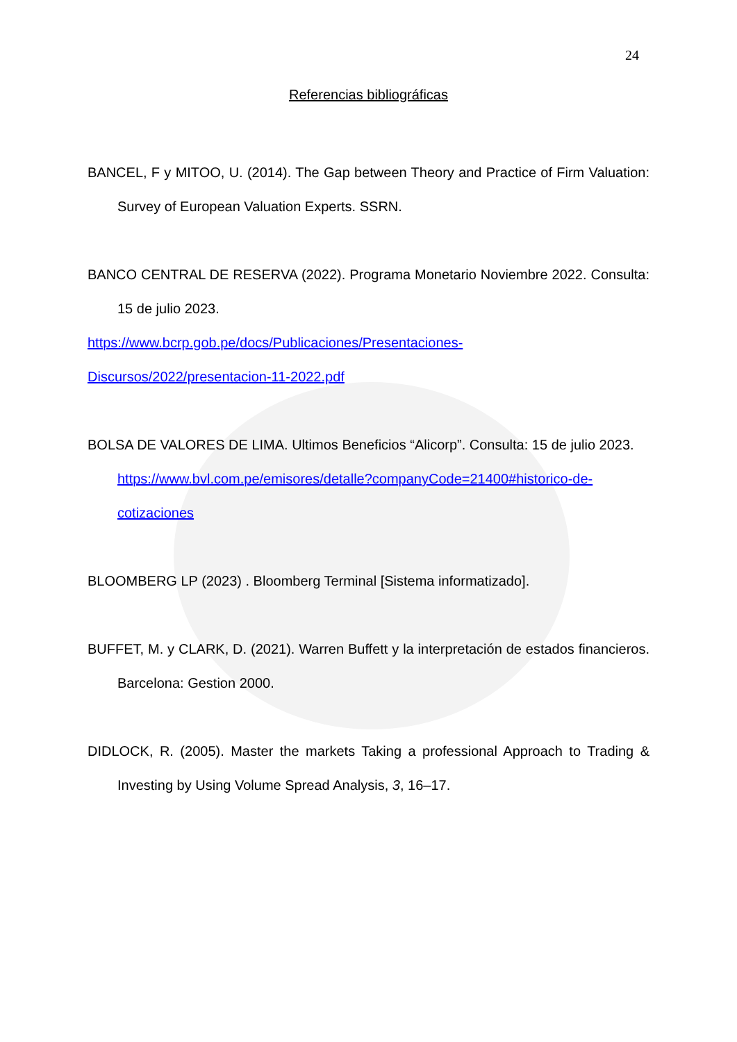24
Referencias bibliográficas
BANCEL, F y MITOO, U. (2014). The Gap between Theory and Practice of Firm Valuation: Survey of European Valuation Experts. SSRN.
BANCO CENTRAL DE RESERVA (2022). Programa Monetario Noviembre 2022. Consulta: 15 de julio 2023.
https://www.bcrp.gob.pe/docs/Publicaciones/Presentaciones-
Discursos/2022/presentacion-11-2022.pdf
BOLSA DE VALORES DE LIMA. Ultimos Beneficios “Alicorp”. Consulta: 15 de julio 2023.
https://www.bvl.com.pe/emisores/detalle?companyCode=21400#historico-de-cotizaciones
BLOOMBERG LP (2023) . Bloomberg Terminal [Sistema informatizado].
BUFFET, M. y CLARK, D. (2021). Warren Buffett y la interpretación de estados financieros. Barcelona: Gestion 2000.
DIDLOCK, R. (2005). Master the markets Taking a professional Approach to Trading & Investing by Using Volume Spread Analysis, 3, 16–17.